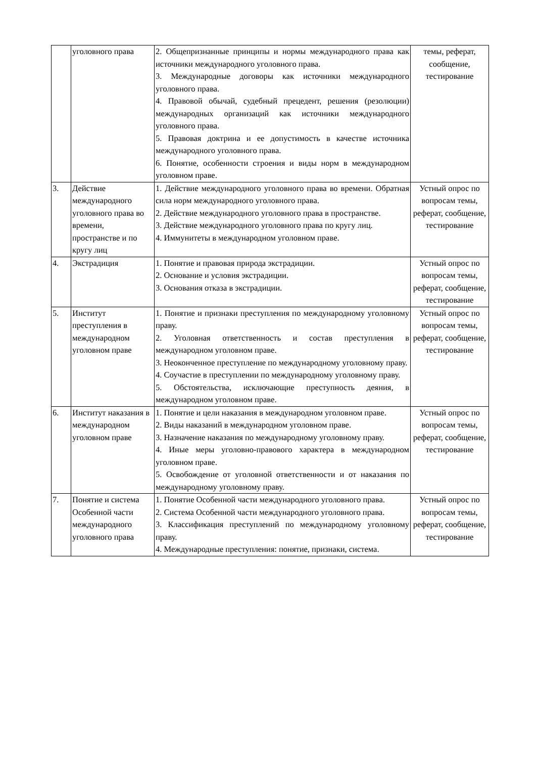| | уголовного права | 2. Общепризнанные принципы и нормы международного права как источники международного уголовного права. 3. Международные договоры как источники международного уголовного права. 4. Правовой обычай, судебный прецедент, решения (резолюции) международных организаций как источники международного уголовного права. 5. Правовая доктрина и ее допустимость в качестве источника международного уголовного права. 6. Понятие, особенности строения и виды норм в международном уголовном праве. | темы, реферат, сообщение, тестирование |
| 3. | Действие международного уголовного права во времени, пространстве и по кругу лиц | 1. Действие международного уголовного права во времени. Обратная сила норм международного уголовного права. 2. Действие международного уголовного права в пространстве. 3. Действие международного уголовного права по кругу лиц. 4. Иммунитеты в международном уголовном праве. | Устный опрос по вопросам темы, реферат, сообщение, тестирование |
| 4. | Экстрадиция | 1. Понятие и правовая природа экстрадиции. 2. Основание и условия экстрадиции. 3. Основания отказа в экстрадиции. | Устный опрос по вопросам темы, реферат, сообщение, тестирование |
| 5. | Институт преступления в международном уголовном праве | 1. Понятие и признаки преступления по международному уголовному праву. 2. Уголовная ответственность и состав преступления в международном уголовном праве. 3. Неоконченное преступление по международному уголовному праву. 4. Соучастие в преступлении по международному уголовному праву. 5. Обстоятельства, исключающие преступность деяния, в международном уголовном праве. | Устный опрос по вопросам темы, реферат, сообщение, тестирование |
| 6. | Институт наказания в международном уголовном праве | 1. Понятие и цели наказания в международном уголовном праве. 2. Виды наказаний в международном уголовном праве. 3. Назначение наказания по международному уголовному праву. 4. Иные меры уголовно-правового характера в международном уголовном праве. 5. Освобождение от уголовной ответственности и от наказания по международному уголовному праву. | Устный опрос по вопросам темы, реферат, сообщение, тестирование |
| 7. | Понятие и система Особенной части международного уголовного права | 1. Понятие Особенной части международного уголовного права. 2. Система Особенной части международного уголовного права. 3. Классификация преступлений по международному уголовному праву. 4. Международные преступления: понятие, признаки, система. | Устный опрос по вопросам темы, реферат, сообщение, тестирование |